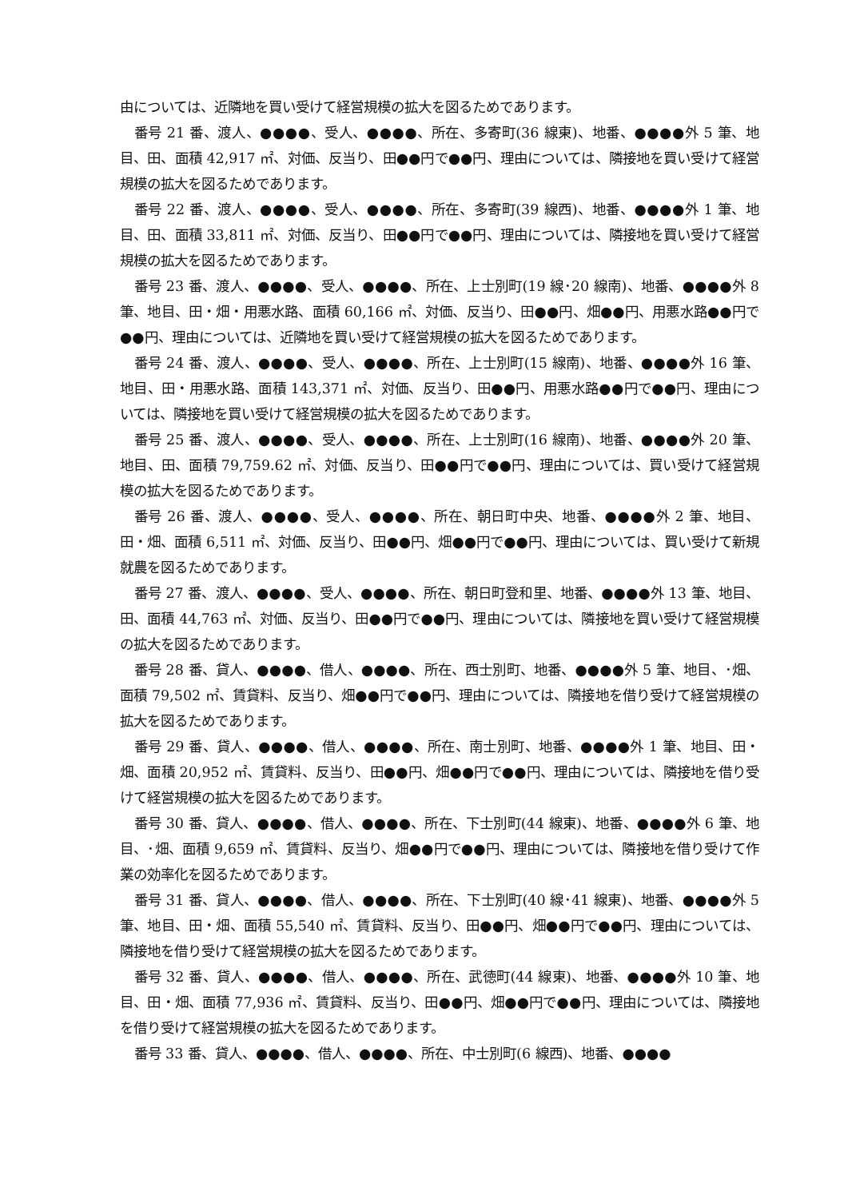由については、近隣地を買い受けて経営規模の拡大を図るためであります。
番号 21 番、渡人、●●●●、受人、●●●●、所在、多寄町(36 線東)、地番、●●●●外 5 筆、地目、田、面積 42,917 ㎡、対価、反当り、田●●円で●●円、理由については、隣接地を買い受けて経営規模の拡大を図るためであります。
番号 22 番、渡人、●●●●、受人、●●●●、所在、多寄町(39 線西)、地番、●●●●外 1 筆、地目、田、面積 33,811 ㎡、対価、反当り、田●●円で●●円、理由については、隣接地を買い受けて経営規模の拡大を図るためであります。
番号 23 番、渡人、●●●●、受人、●●●●、所在、上士別町(19 線･20 線南)、地番、●●●●外 8 筆、地目、田・畑・用悪水路、面積 60,166 ㎡、対価、反当り、田●●円、畑●●円、用悪水路●●円で●●円、理由については、近隣地を買い受けて経営規模の拡大を図るためであります。
番号 24 番、渡人、●●●●、受人、●●●●、所在、上士別町(15 線南)、地番、●●●●外 16 筆、地目、田・用悪水路、面積 143,371 ㎡、対価、反当り、田●●円、用悪水路●●円で●●円、理由については、隣接地を買い受けて経営規模の拡大を図るためであります。
番号 25 番、渡人、●●●●、受人、●●●●、所在、上士別町(16 線南)、地番、●●●●外 20 筆、地目、田、面積 79,759.62 ㎡、対価、反当り、田●●円で●●円、理由については、買い受けて経営規模の拡大を図るためであります。
番号 26 番、渡人、●●●●、受人、●●●●、所在、朝日町中央、地番、●●●●外 2 筆、地目、田・畑、面積 6,511 ㎡、対価、反当り、田●●円、畑●●円で●●円、理由については、買い受けて新規就農を図るためであります。
番号 27 番、渡人、●●●●、受人、●●●●、所在、朝日町登和里、地番、●●●●外 13 筆、地目、田、面積 44,763 ㎡、対価、反当り、田●●円で●●円、理由については、隣接地を買い受けて経営規模の拡大を図るためであります。
番号 28 番、貸人、●●●●、借人、●●●●、所在、西士別町、地番、●●●●外 5 筆、地目、･畑、面積 79,502 ㎡、賃貸料、反当り、畑●●円で●●円、理由については、隣接地を借り受けて経営規模の拡大を図るためであります。
番号 29 番、貸人、●●●●、借人、●●●●、所在、南士別町、地番、●●●●外 1 筆、地目、田・畑、面積 20,952 ㎡、賃貸料、反当り、田●●円、畑●●円で●●円、理由については、隣接地を借り受けて経営規模の拡大を図るためであります。
番号 30 番、貸人、●●●●、借人、●●●●、所在、下士別町(44 線東)、地番、●●●●外 6 筆、地目、･畑、面積 9,659 ㎡、賃貸料、反当り、畑●●円で●●円、理由については、隣接地を借り受けて作業の効率化を図るためであります。
番号 31 番、貸人、●●●●、借人、●●●●、所在、下士別町(40 線･41 線東)、地番、●●●●外 5 筆、地目、田・畑、面積 55,540 ㎡、賃貸料、反当り、田●●円、畑●●円で●●円、理由については、隣接地を借り受けて経営規模の拡大を図るためであります。
番号 32 番、貸人、●●●●、借人、●●●●、所在、武徳町(44 線東)、地番、●●●●外 10 筆、地目、田・畑、面積 77,936 ㎡、賃貸料、反当り、田●●円、畑●●円で●●円、理由については、隣接地を借り受けて経営規模の拡大を図るためであります。
番号 33 番、貸人、●●●●、借人、●●●●、所在、中士別町(6 線西)、地番、●●●●